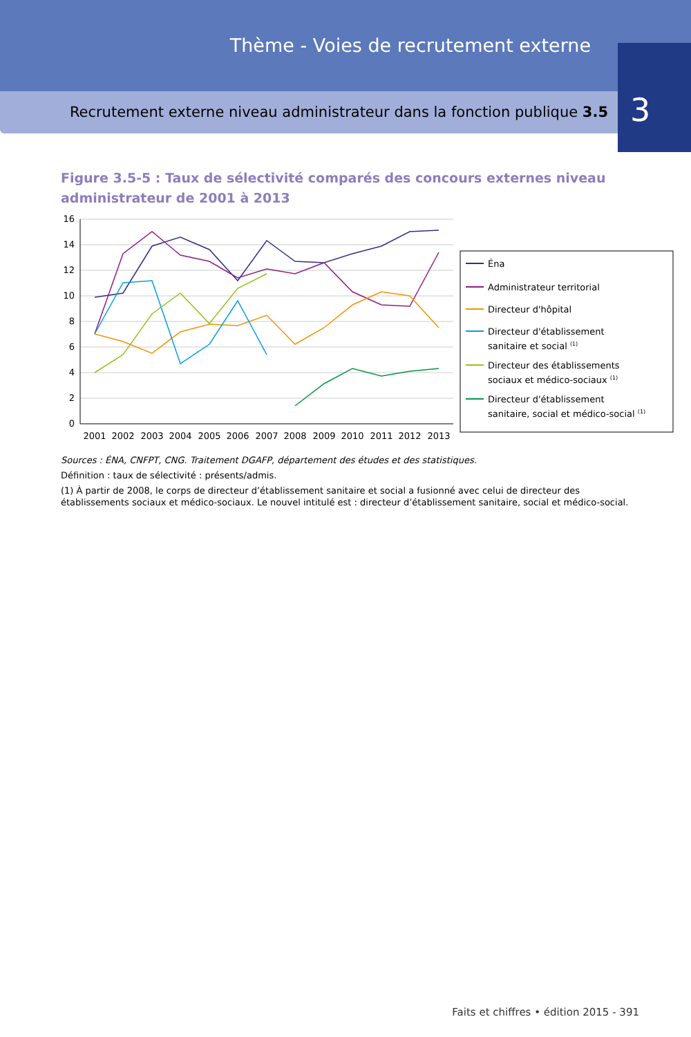Thème - Voies de recrutement externe
Recrutement externe niveau administrateur dans la fonction publique 3.5
3
Figure 3.5-5 : Taux de sélectivité comparés des concours externes niveau administrateur de 2001 à 2013
16
14
12
10
8
6
4
2
0
2001
2002
2003
2004
2005
2006
2007
2008
2009
2010
2011
2012
2013
Éna
Administrateur territorial
Directeur d'hôpital
Directeur d'établissement
sanitaire et social (1)
Directeur des établissements
sociaux et médico-sociaux (1)
Directeur d'établissement
sanitaire, social et médico-social (1)
Sources : ÉNA, CNFPT, CNG. Traitement DGAFP, département des études et des statistiques.
Définition : taux de sélectivité : présents/admis.
(1) À partir de 2008, le corps de directeur d’établissement sanitaire et social a fusionné avec celui de directeur des établissements sociaux et médico-sociaux. Le nouvel intitulé est : directeur d’établissement sanitaire, social et médico-social.
Faits et chiffres • édition 2015 - 391